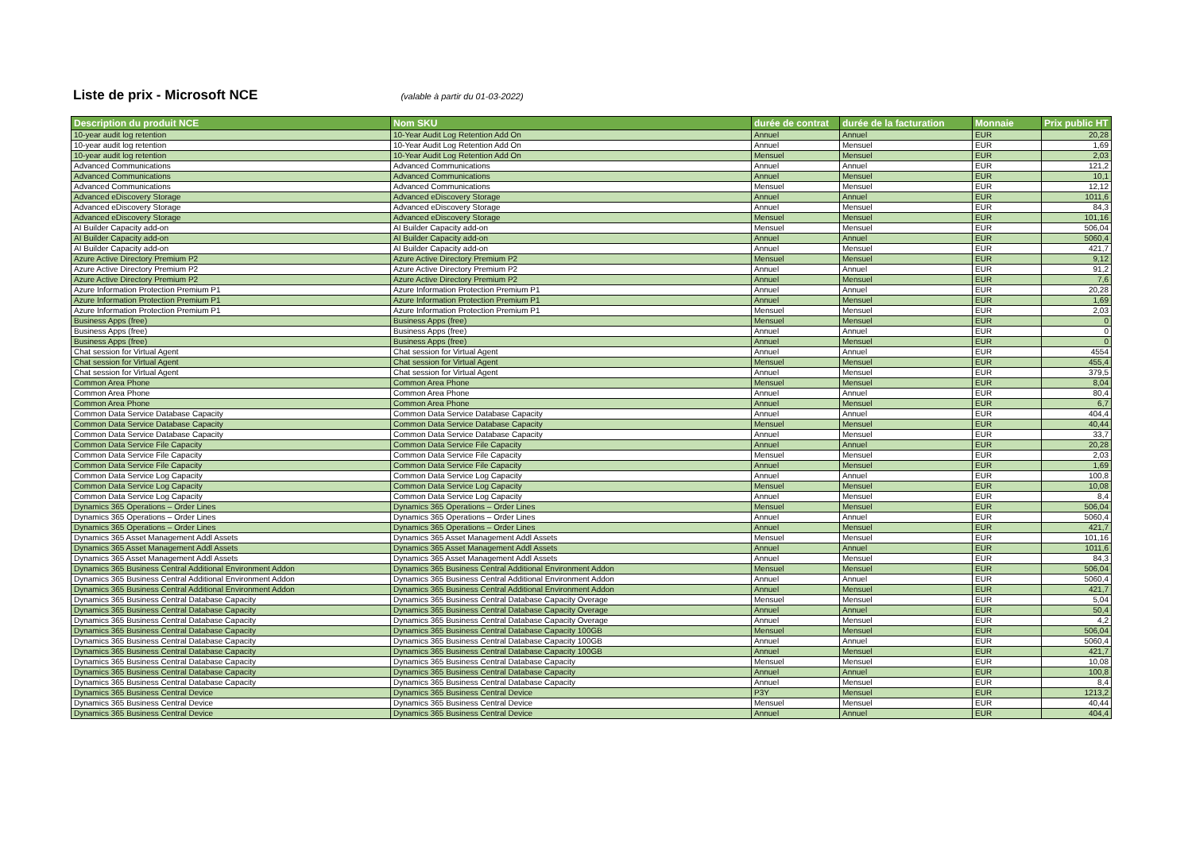Liste de prix - Microsoft NCE
(valable à partir du 01-03-2022)
| Description du produit NCE | Nom SKU | durée de contrat | durée de la facturation | Monnaie | Prix public HT |
| --- | --- | --- | --- | --- | --- |
| 10-year audit log retention | 10-Year Audit Log Retention Add On | Annuel | Annuel | EUR | 20,28 |
| 10-year audit log retention | 10-Year Audit Log Retention Add On | Annuel | Mensuel | EUR | 1,69 |
| 10-year audit log retention | 10-Year Audit Log Retention Add On | Mensuel | Mensuel | EUR | 2,03 |
| Advanced Communications | Advanced Communications | Annuel | Annuel | EUR | 121,2 |
| Advanced Communications | Advanced Communications | Annuel | Mensuel | EUR | 10,1 |
| Advanced Communications | Advanced Communications | Mensuel | Mensuel | EUR | 12,12 |
| Advanced eDiscovery Storage | Advanced eDiscovery Storage | Annuel | Annuel | EUR | 1011,6 |
| Advanced eDiscovery Storage | Advanced eDiscovery Storage | Annuel | Mensuel | EUR | 84,3 |
| Advanced eDiscovery Storage | Advanced eDiscovery Storage | Mensuel | Mensuel | EUR | 101,16 |
| AI Builder Capacity add-on | AI Builder Capacity add-on | Mensuel | Mensuel | EUR | 506,04 |
| AI Builder Capacity add-on | AI Builder Capacity add-on | Annuel | Annuel | EUR | 5060,4 |
| AI Builder Capacity add-on | AI Builder Capacity add-on | Annuel | Mensuel | EUR | 421,7 |
| Azure Active Directory Premium P2 | Azure Active Directory Premium P2 | Mensuel | Mensuel | EUR | 9,12 |
| Azure Active Directory Premium P2 | Azure Active Directory Premium P2 | Annuel | Annuel | EUR | 91,2 |
| Azure Active Directory Premium P2 | Azure Active Directory Premium P2 | Annuel | Mensuel | EUR | 7,6 |
| Azure Information Protection Premium P1 | Azure Information Protection Premium P1 | Annuel | Annuel | EUR | 20,28 |
| Azure Information Protection Premium P1 | Azure Information Protection Premium P1 | Annuel | Mensuel | EUR | 1,69 |
| Azure Information Protection Premium P1 | Azure Information Protection Premium P1 | Mensuel | Mensuel | EUR | 2,03 |
| Business Apps (free) | Business Apps (free) | Mensuel | Mensuel | EUR | 0 |
| Business Apps (free) | Business Apps (free) | Annuel | Annuel | EUR | 0 |
| Business Apps (free) | Business Apps (free) | Annuel | Mensuel | EUR | 0 |
| Chat session for Virtual Agent | Chat session for Virtual Agent | Annuel | Annuel | EUR | 4554 |
| Chat session for Virtual Agent | Chat session for Virtual Agent | Mensuel | Mensuel | EUR | 455,4 |
| Chat session for Virtual Agent | Chat session for Virtual Agent | Annuel | Mensuel | EUR | 379,5 |
| Common Area Phone | Common Area Phone | Mensuel | Mensuel | EUR | 8,04 |
| Common Area Phone | Common Area Phone | Annuel | Annuel | EUR | 80,4 |
| Common Area Phone | Common Area Phone | Annuel | Mensuel | EUR | 6,7 |
| Common Data Service Database Capacity | Common Data Service Database Capacity | Annuel | Annuel | EUR | 404,4 |
| Common Data Service Database Capacity | Common Data Service Database Capacity | Mensuel | Mensuel | EUR | 40,44 |
| Common Data Service Database Capacity | Common Data Service Database Capacity | Annuel | Mensuel | EUR | 33,7 |
| Common Data Service File Capacity | Common Data Service File Capacity | Annuel | Annuel | EUR | 20,28 |
| Common Data Service File Capacity | Common Data Service File Capacity | Mensuel | Mensuel | EUR | 2,03 |
| Common Data Service File Capacity | Common Data Service File Capacity | Annuel | Mensuel | EUR | 1,69 |
| Common Data Service Log Capacity | Common Data Service Log Capacity | Annuel | Annuel | EUR | 100,8 |
| Common Data Service Log Capacity | Common Data Service Log Capacity | Mensuel | Mensuel | EUR | 10,08 |
| Common Data Service Log Capacity | Common Data Service Log Capacity | Annuel | Mensuel | EUR | 8,4 |
| Dynamics 365 Operations – Order Lines | Dynamics 365 Operations – Order Lines | Mensuel | Mensuel | EUR | 506,04 |
| Dynamics 365 Operations – Order Lines | Dynamics 365 Operations – Order Lines | Annuel | Annuel | EUR | 5060,4 |
| Dynamics 365 Operations – Order Lines | Dynamics 365 Operations – Order Lines | Annuel | Mensuel | EUR | 421,7 |
| Dynamics 365 Asset Management Addl Assets | Dynamics 365 Asset Management Addl Assets | Mensuel | Mensuel | EUR | 101,16 |
| Dynamics 365 Asset Management Addl Assets | Dynamics 365 Asset Management Addl Assets | Annuel | Annuel | EUR | 1011,6 |
| Dynamics 365 Asset Management Addl Assets | Dynamics 365 Asset Management Addl Assets | Annuel | Mensuel | EUR | 84,3 |
| Dynamics 365 Business Central Additional Environment Addon | Dynamics 365 Business Central Additional Environment Addon | Mensuel | Mensuel | EUR | 506,04 |
| Dynamics 365 Business Central Additional Environment Addon | Dynamics 365 Business Central Additional Environment Addon | Annuel | Annuel | EUR | 5060,4 |
| Dynamics 365 Business Central Additional Environment Addon | Dynamics 365 Business Central Additional Environment Addon | Annuel | Mensuel | EUR | 421,7 |
| Dynamics 365 Business Central Database Capacity | Dynamics 365 Business Central Database Capacity Overage | Mensuel | Mensuel | EUR | 5,04 |
| Dynamics 365 Business Central Database Capacity | Dynamics 365 Business Central Database Capacity Overage | Annuel | Annuel | EUR | 50,4 |
| Dynamics 365 Business Central Database Capacity | Dynamics 365 Business Central Database Capacity Overage | Annuel | Mensuel | EUR | 4,2 |
| Dynamics 365 Business Central Database Capacity | Dynamics 365 Business Central Database Capacity 100GB | Mensuel | Mensuel | EUR | 506,04 |
| Dynamics 365 Business Central Database Capacity | Dynamics 365 Business Central Database Capacity 100GB | Annuel | Annuel | EUR | 5060,4 |
| Dynamics 365 Business Central Database Capacity | Dynamics 365 Business Central Database Capacity 100GB | Annuel | Mensuel | EUR | 421,7 |
| Dynamics 365 Business Central Database Capacity | Dynamics 365 Business Central Database Capacity | Mensuel | Mensuel | EUR | 10,08 |
| Dynamics 365 Business Central Database Capacity | Dynamics 365 Business Central Database Capacity | Annuel | Annuel | EUR | 100,8 |
| Dynamics 365 Business Central Database Capacity | Dynamics 365 Business Central Database Capacity | Annuel | Mensuel | EUR | 8,4 |
| Dynamics 365 Business Central Device | Dynamics 365 Business Central Device | P3Y | Mensuel | EUR | 1213,2 |
| Dynamics 365 Business Central Device | Dynamics 365 Business Central Device | Mensuel | Mensuel | EUR | 40,44 |
| Dynamics 365 Business Central Device | Dynamics 365 Business Central Device | Annuel | Annuel | EUR | 404,4 |